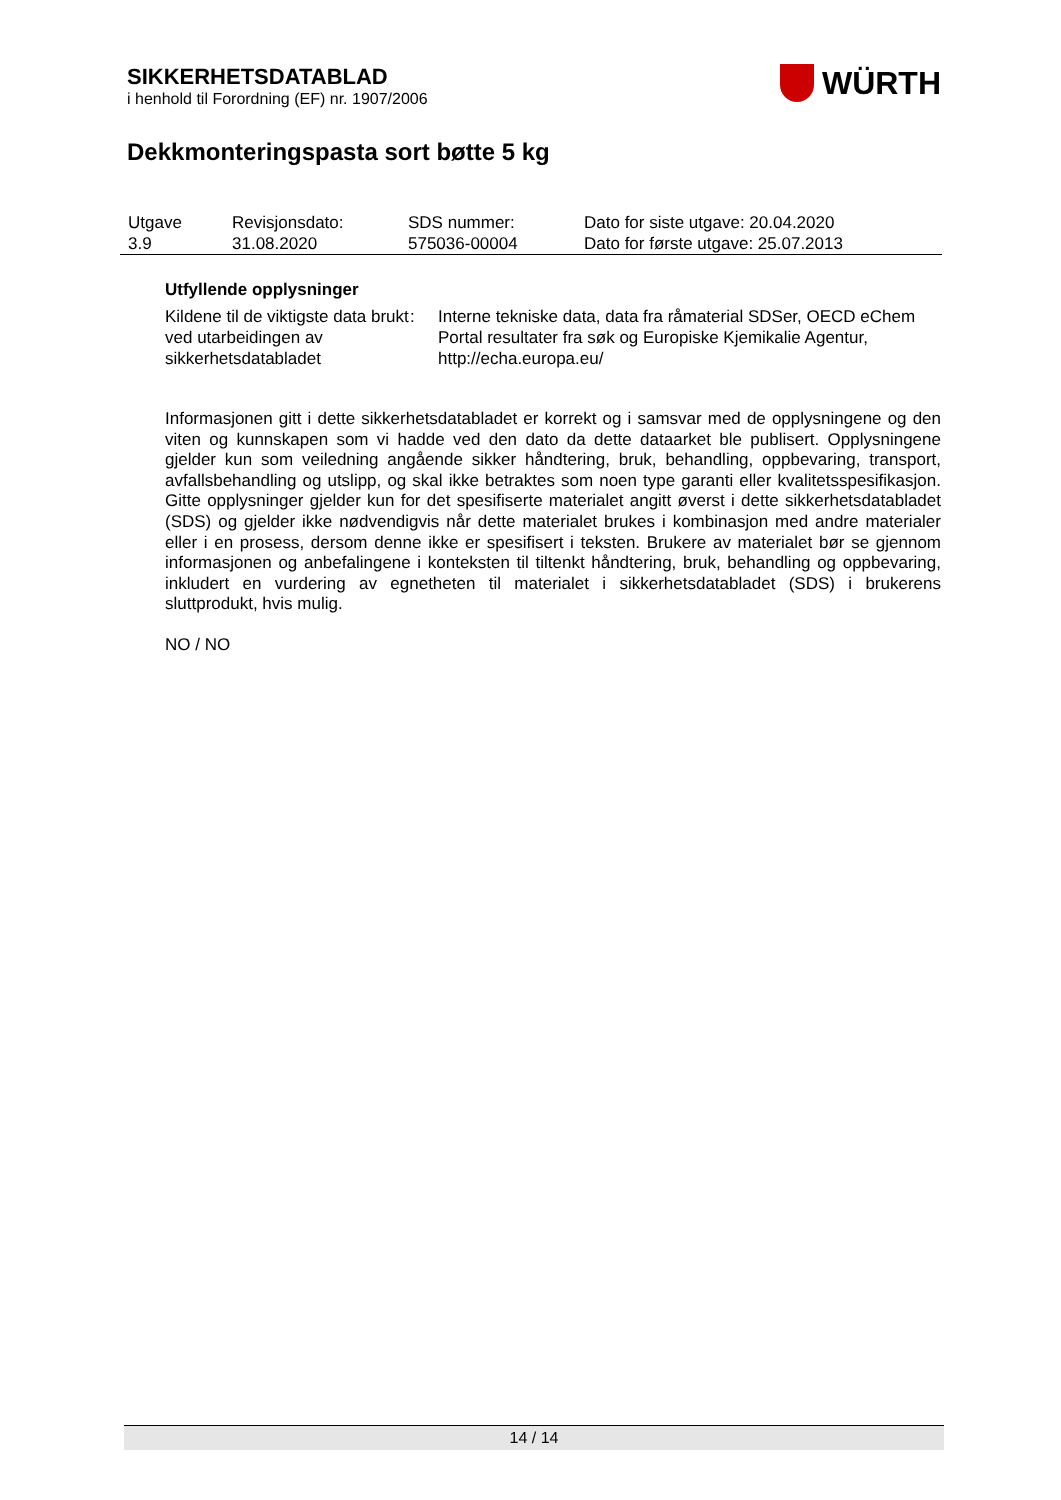SIKKERHETSDATABLAD
i henhold til Forordning (EF) nr. 1907/2006
WÜRTH
Dekkmonteringspasta sort bøtte 5 kg
| Utgave 3.9 | Revisjonsdato: 31.08.2020 | SDS nummer: 575036-00004 | Dato for siste utgave: 20.04.2020 Dato for første utgave: 25.07.2013 |
Utfyllende opplysninger
| Kildene til de viktigste data brukt ved utarbeidingen av sikkerhetsdatabladet | : | Interne tekniske data, data fra råmaterial SDSer, OECD eChem Portal resultater fra søk og Europiske Kjemikalie Agentur, http://echa.europa.eu/ |
Informasjonen gitt i dette sikkerhetsdatabladet er korrekt og i samsvar med de opplysningene og den viten og kunnskapen som vi hadde ved den dato da dette dataarket ble publisert. Opplysningene gjelder kun som veiledning angående sikker håndtering, bruk, behandling, oppbevaring, transport, avfallsbehandling og utslipp, og skal ikke betraktes som noen type garanti eller kvalitetsspesifikasjon. Gitte opplysninger gjelder kun for det spesifiserte materialet angitt øverst i dette sikkerhetsdatabladet (SDS) og gjelder ikke nødvendigvis når dette materialet brukes i kombinasjon med andre materialer eller i en prosess, dersom denne ikke er spesifisert i teksten. Brukere av materialet bør se gjennom informasjonen og anbefalingene i konteksten til tiltenkt håndtering, bruk, behandling og oppbevaring, inkludert en vurdering av egnetheten til materialet i sikkerhetsdatabladet (SDS) i brukerens sluttprodukt, hvis mulig.
NO / NO
14 / 14